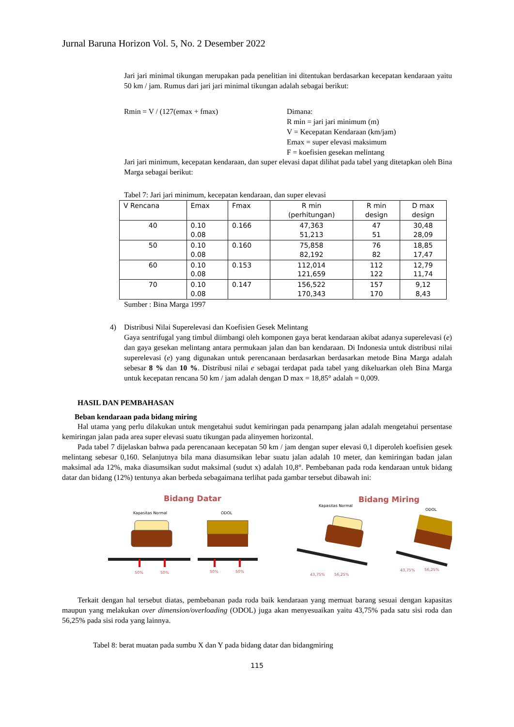Jurnal Baruna Horizon Vol. 5, No. 2 Desember 2022
Jari jari minimal tikungan merupakan pada penelitian ini ditentukan berdasarkan kecepatan kendaraan yaitu 50 km / jam. Rumus dari jari jari minimal tikungan adalah sebagai berikut:
Rmin = V / (127(emax + fmax) Dimana:
R min = jari jari minimum (m)
V = Kecepatan Kendaraan (km/jam)
Emax = super elevasi maksimum
F = koefisien gesekan melintang
Jari jari minimum, kecepatan kendaraan, dan super elevasi dapat dilihat pada tabel yang ditetapkan oleh Bina Marga sebagai berikut:
Tabel 7: Jari jari minimum, kecepatan kendaraan, dan super elevasi
| V Rencana | Emax | Fmax | R min (perhitungan) | R min design | D max design |
| --- | --- | --- | --- | --- | --- |
| 40 | 0.10 0.08 | 0.166 | 47,363 51,213 | 47 51 | 30,48 28,09 |
| 50 | 0.10 0.08 | 0.160 | 75,858 82,192 | 76 82 | 18,85 17,47 |
| 60 | 0.10 0.08 | 0.153 | 112,014 121,659 | 112 122 | 12,79 11,74 |
| 70 | 0.10 0.08 | 0.147 | 156,522 170,343 | 157 170 | 9,12 8,43 |
Sumber : Bina Marga 1997
4) Distribusi Nilai Superelevasi dan Koefisien Gesek Melintang
Gaya sentrifugal yang timbul diimbangi oleh komponen gaya berat kendaraan akibat adanya superelevasi (e) dan gaya gesekan melintang antara permukaan jalan dan ban kendaraan. Di Indonesia untuk distribusi nilai superelevasi (e) yang digunakan untuk perencanaan berdasarkan berdasarkan metode Bina Marga adalah sebesar 8 % dan 10 %. Distribusi nilai e sebagai terdapat pada tabel yang dikeluarkan oleh Bina Marga untuk kecepatan rencana 50 km / jam adalah dengan D max = 18,85° adalah = 0,009.
HASIL DAN PEMBAHASAN
Beban kendaraan pada bidang miring
Hal utama yang perlu dilakukan untuk mengetahui sudut kemiringan pada penampang jalan adalah mengetahui persentase kemiringan jalan pada area super elevasi suatu tikungan pada alinyemen horizontal.
Pada tabel 7 dijelaskan bahwa pada perencanaan kecepatan 50 km / jam dengan super elevasi 0,1 diperoleh koefisien gesek melintang sebesar 0,160. Selanjutnya bila mana diasumsikan lebar suatu jalan adalah 10 meter, dan kemiringan badan jalan maksimal ada 12%, maka diasumsikan sudut maksimal (sudut x) adalah 10,8°. Pembebanan pada roda kendaraan untuk bidang datar dan bidang (12%) tentunya akan berbeda sebagaimana terlihat pada gambar tersebut dibawah ini:
Bidang Datar
Kapasitas Normal
ODOL
50%
50%
50%
50%
Bidang Miring
Kapasitas Normal
ODOL
43,75%
56,25%
43,75%
56,25%
Terkait dengan hal tersebut diatas, pembebanan pada roda baik kendaraan yang memuat barang sesuai dengan kapasitas maupun yang melakukan over dimension/overloading (ODOL) juga akan menyesuaikan yaitu 43,75% pada satu sisi roda dan 56,25% pada sisi roda yang lainnya.
Tabel 8: berat muatan pada sumbu X dan Y pada bidang datar dan bidangmiring
115